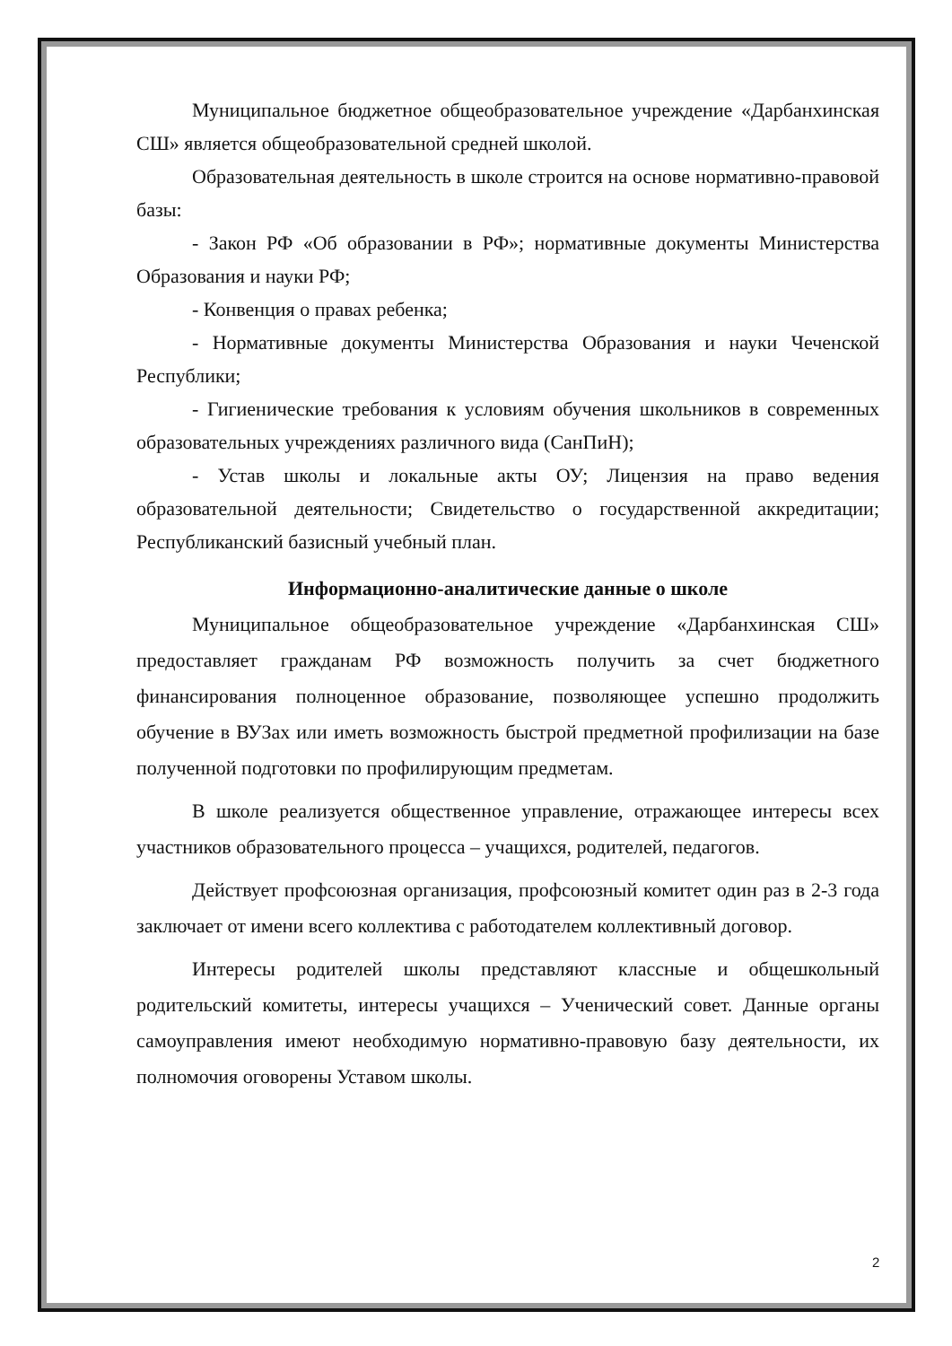Муниципальное бюджетное общеобразовательное учреждение «Дарбанхинская СШ» является общеобразовательной средней школой.
Образовательная деятельность в школе строится на основе нормативно-правовой базы:
- Закон РФ «Об образовании в РФ»; нормативные документы Министерства Образования и науки РФ;
- Конвенция о правах ребенка;
- Нормативные документы Министерства Образования и науки Чеченской Республики;
- Гигиенические требования к условиям обучения школьников в современных образовательных учреждениях различного вида (СанПиН);
- Устав школы и локальные акты ОУ; Лицензия на право ведения образовательной деятельности; Свидетельство о государственной аккредитации; Республиканский базисный учебный план.
Информационно-аналитические данные о школе
Муниципальное общеобразовательное учреждение «Дарбанхинская СШ» предоставляет гражданам РФ возможность получить за счет бюджетного финансирования полноценное образование, позволяющее успешно продолжить обучение в ВУЗах или иметь возможность быстрой предметной профилизации на базе полученной подготовки по профилирующим предметам.
В школе реализуется общественное управление, отражающее интересы всех участников образовательного процесса – учащихся, родителей, педагогов.
Действует профсоюзная организация, профсоюзный комитет один раз в 2-3 года заключает от имени всего коллектива с работодателем коллективный договор.
Интересы родителей школы представляют классные и общешкольный родительский комитеты, интересы учащихся – Ученический совет. Данные органы самоуправления имеют необходимую нормативно-правовую базу деятельности, их полномочия оговорены Уставом школы.
2